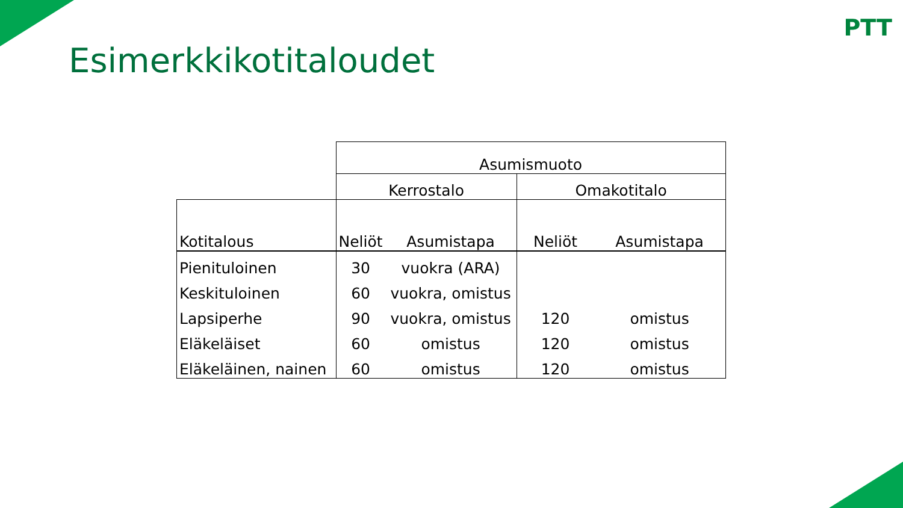PTT
Esimerkkikotitaloudet
| | Asumismuoto | | | |
| --- | --- | --- | --- | --- |
| | Kerrostalo | | Omakotitalo | |
| Kotitalous | Neliöt | Asumistapa | Neliöt | Asumistapa |
| Pienituloinen | 30 | vuokra (ARA) | | |
| Keskituloinen | 60 | vuokra, omistus | | |
| Lapsiperhe | 90 | vuokra, omistus | 120 | omistus |
| Eläkeläiset | 60 | omistus | 120 | omistus |
| Eläkeläinen, nainen | 60 | omistus | 120 | omistus |